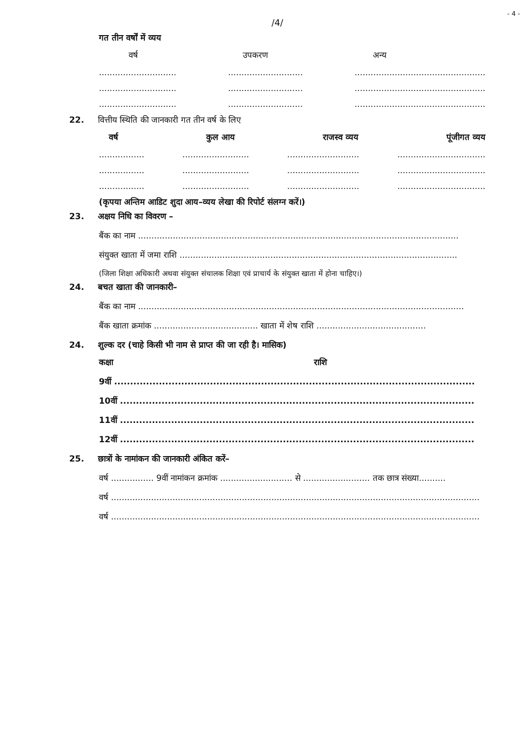- 4 -
/4/
गत तीन वर्षों में व्यय
वर्ष उपकरण अन्य
............................. ............................ .................................................
............................. ............................ .................................................
............................. ............................ .................................................
22. वित्तीय स्थिति की जानकारी गत तीन वर्ष के लिए
वर्ष कुल आय राजस्व व्यय पूंजीगत व्यय
................. ......................... ........................... .................................
................. ......................... ........................... .................................
................. ......................... ........................... .................................
(कृपया अन्तिम आडिट शुदा आय–व्यय लेखा की रिपोर्ट संलग्न करें।)
23. अक्षय निधि का विवरण –
बैंक का नाम ........................................................................................................................
संयुक्त खाता में जमा राशि ........................................................................................................
(जिला शिक्षा अधिकारी अथवा संयुक्त संचालक शिक्षा एवं प्राचार्य के संयुक्त खाता में होना चाहिए।)
24. बचत खाता की जानकारी–
बैंक का नाम ..........................................................................................................................
बैंक खाता क्रमांक ....................................... खाता में शेष राशि .........................................
24. शुल्क दर (चाहे किसी भी नाम से प्राप्त की जा रही है। मासिक)
कक्षा राशि
9वीं .................................................................................................................
10वीं ...............................................................................................................
11वीं ...............................................................................................................
12वीं ...............................................................................................................
25. छात्रों के नामांकन की जानकारी अंकित करें–
वर्ष ................ 9वीं नामांकन क्रमांक ........................... से ......................... तक छात्र संख्या..........
वर्ष ..........................................................................................................................................
वर्ष ..........................................................................................................................................